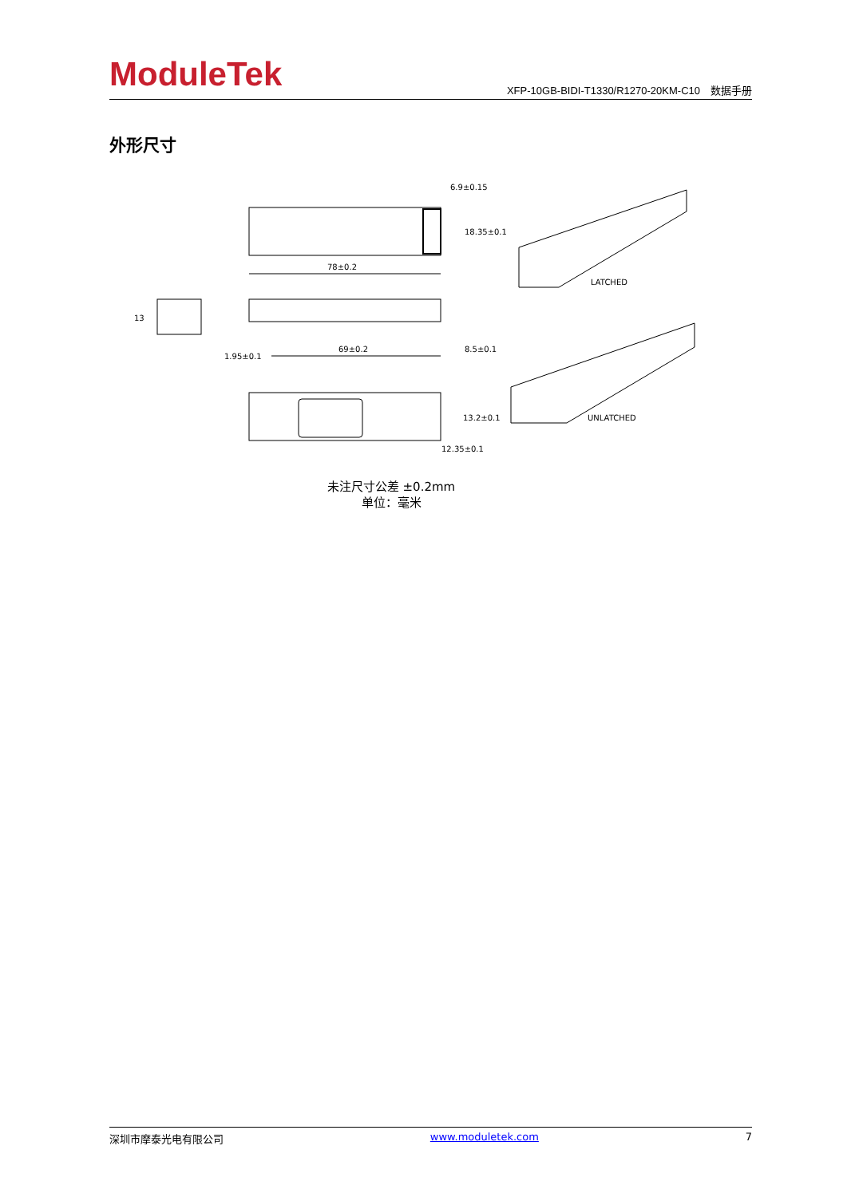ModuleTek
XFP-10GB-BIDI-T1330/R1270-20KM-C10　数据手册
外形尺寸
78±0.2
6.9±0.15
18.35±0.1
13
69±0.2
1.95±0.1
8.5±0.1
13.2±0.1
12.35±0.1
LATCHED
UNLATCHED
未注尺寸公差 ±0.2mm
单位：毫米
深圳市摩泰光电有限公司 www.moduletek.com 7